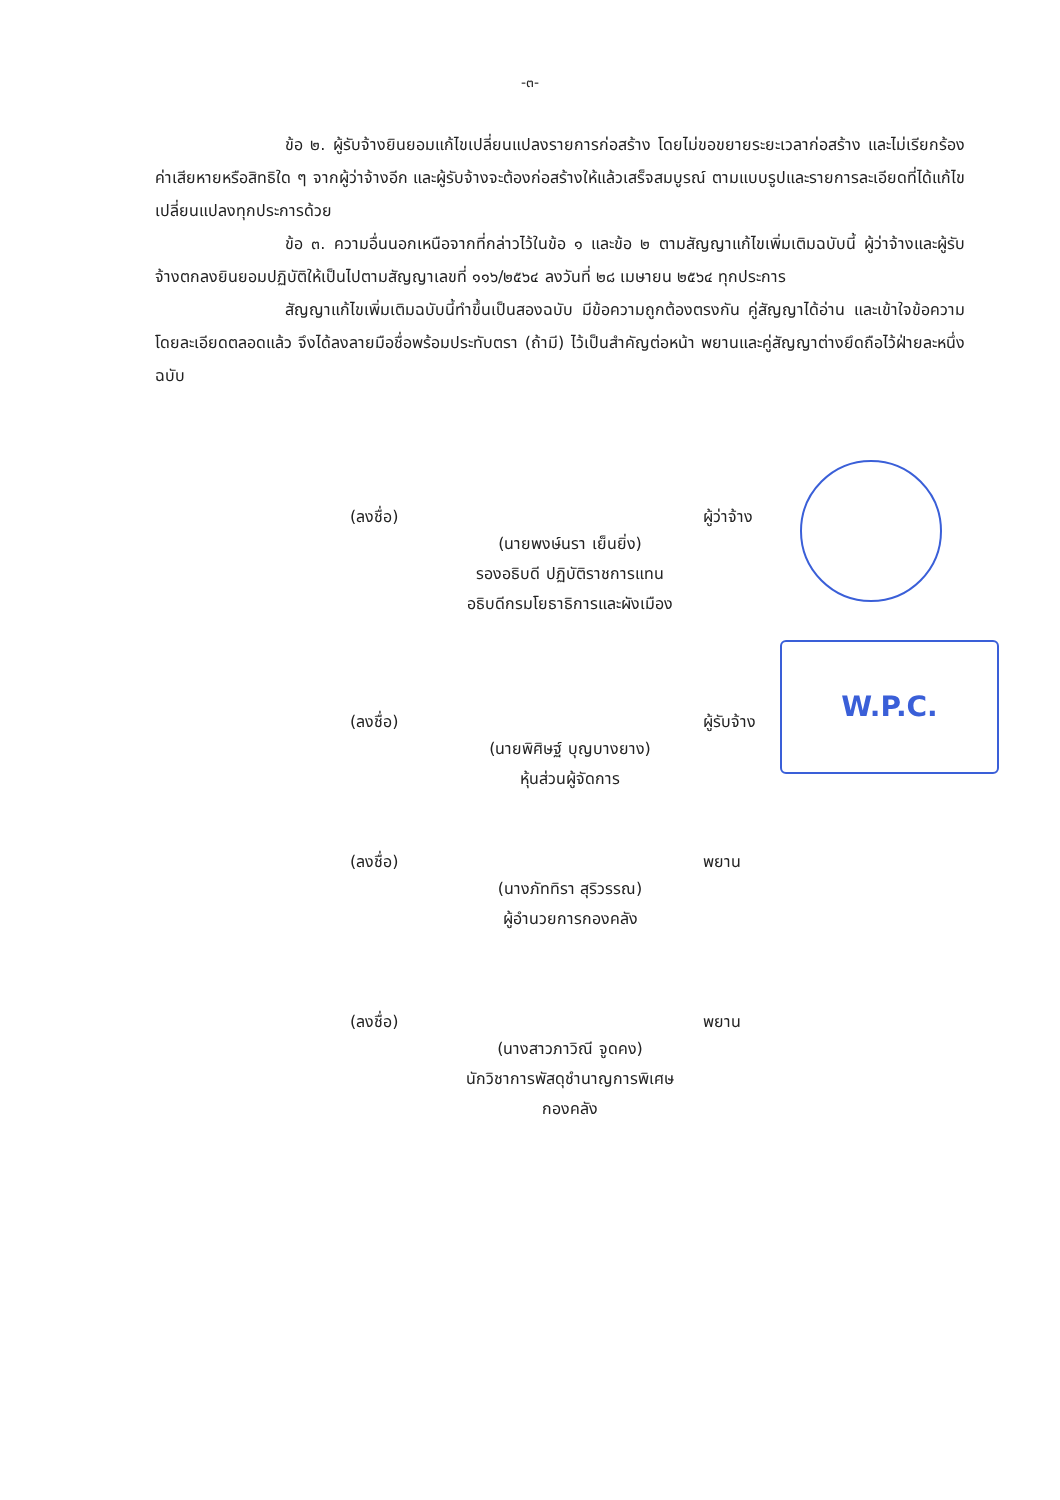-๓-
ข้อ ๒. ผู้รับจ้างยินยอมแก้ไขเปลี่ยนแปลงรายการก่อสร้าง โดยไม่ขอขยายระยะเวลาก่อสร้าง และไม่เรียกร้องค่าเสียหายหรือสิทธิใด ๆ จากผู้ว่าจ้างอีก และผู้รับจ้างจะต้องก่อสร้างให้แล้วเสร็จสมบูรณ์ ตามแบบรูปและรายการละเอียดที่ได้แก้ไขเปลี่ยนแปลงทุกประการด้วย
ข้อ ๓. ความอื่นนอกเหนือจากที่กล่าวไว้ในข้อ ๑ และข้อ ๒ ตามสัญญาแก้ไขเพิ่มเติมฉบับนี้ ผู้ว่าจ้างและผู้รับจ้างตกลงยินยอมปฏิบัติให้เป็นไปตามสัญญาเลขที่ ๑๑๖/๒๕๖๔ ลงวันที่ ๒๘ เมษายน ๒๕๖๔ ทุกประการ
สัญญาแก้ไขเพิ่มเติมฉบับนี้ทำขึ้นเป็นสองฉบับ มีข้อความถูกต้องตรงกัน คู่สัญญาได้อ่าน และเข้าใจข้อความโดยละเอียดตลอดแล้ว จึงได้ลงลายมือชื่อพร้อมประทับตรา (ถ้ามี) ไว้เป็นสำคัญต่อหน้า พยานและคู่สัญญาต่างยึดถือไว้ฝ่ายละหนึ่งฉบับ
W.P.C.
(ลงชื่อ) ผู้ว่าจ้าง
(นายพงษ์นรา เย็นยิ่ง)
รองอธิบดี ปฏิบัติราชการแทน
อธิบดีกรมโยธาธิการและผังเมือง
(ลงชื่อ) ผู้รับจ้าง
(นายพิศิษฐ์ บุญบางยาง)
หุ้นส่วนผู้จัดการ
(ลงชื่อ) พยาน
(นางภัททิรา สุริวรรณ)
ผู้อำนวยการกองคลัง
(ลงชื่อ) พยาน
(นางสาวภาวิณี จูดคง)
นักวิชาการพัสดุชำนาญการพิเศษ
กองคลัง